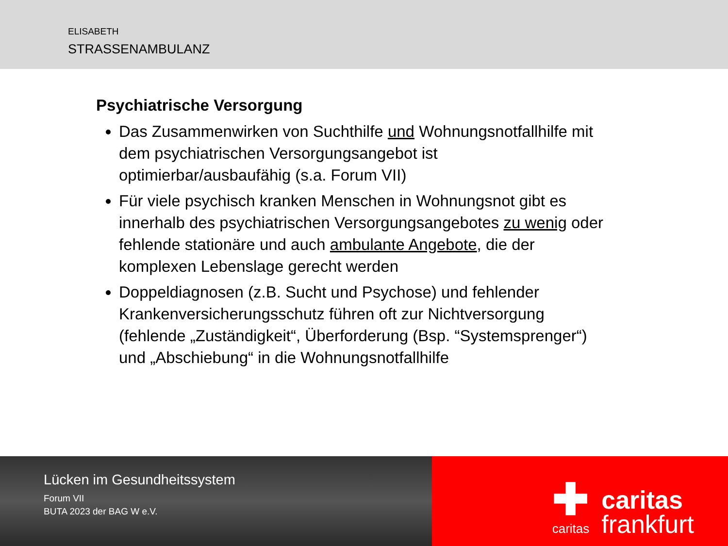ELISABETH
STRASSENAMBULANZ
Psychiatrische Versorgung
Das Zusammenwirken von Suchthilfe und Wohnungsnotfallhilfe mit dem psychiatrischen Versorgungsangebot ist optimierbar/ausbaufähig (s.a. Forum VII)
Für viele psychisch kranken Menschen in Wohnungsnot gibt es innerhalb des psychiatrischen Versorgungsangebotes zu wenig oder fehlende stationäre und auch ambulante Angebote, die der komplexen Lebenslage gerecht werden
Doppeldiagnosen (z.B. Sucht und Psychose) und fehlender Krankenversicherungsschutz führen oft zur Nichtversorgung (fehlende „Zuständigkeit“, Überforderung (Bsp. “Systemsprenger“) und „Abschiebung“ in die Wohnungsnotfallhilfe
Lücken im Gesundheitssystem
Forum VII
BUTA 2023 der BAG W e.V.
✚
caritas
caritas
frankfurt